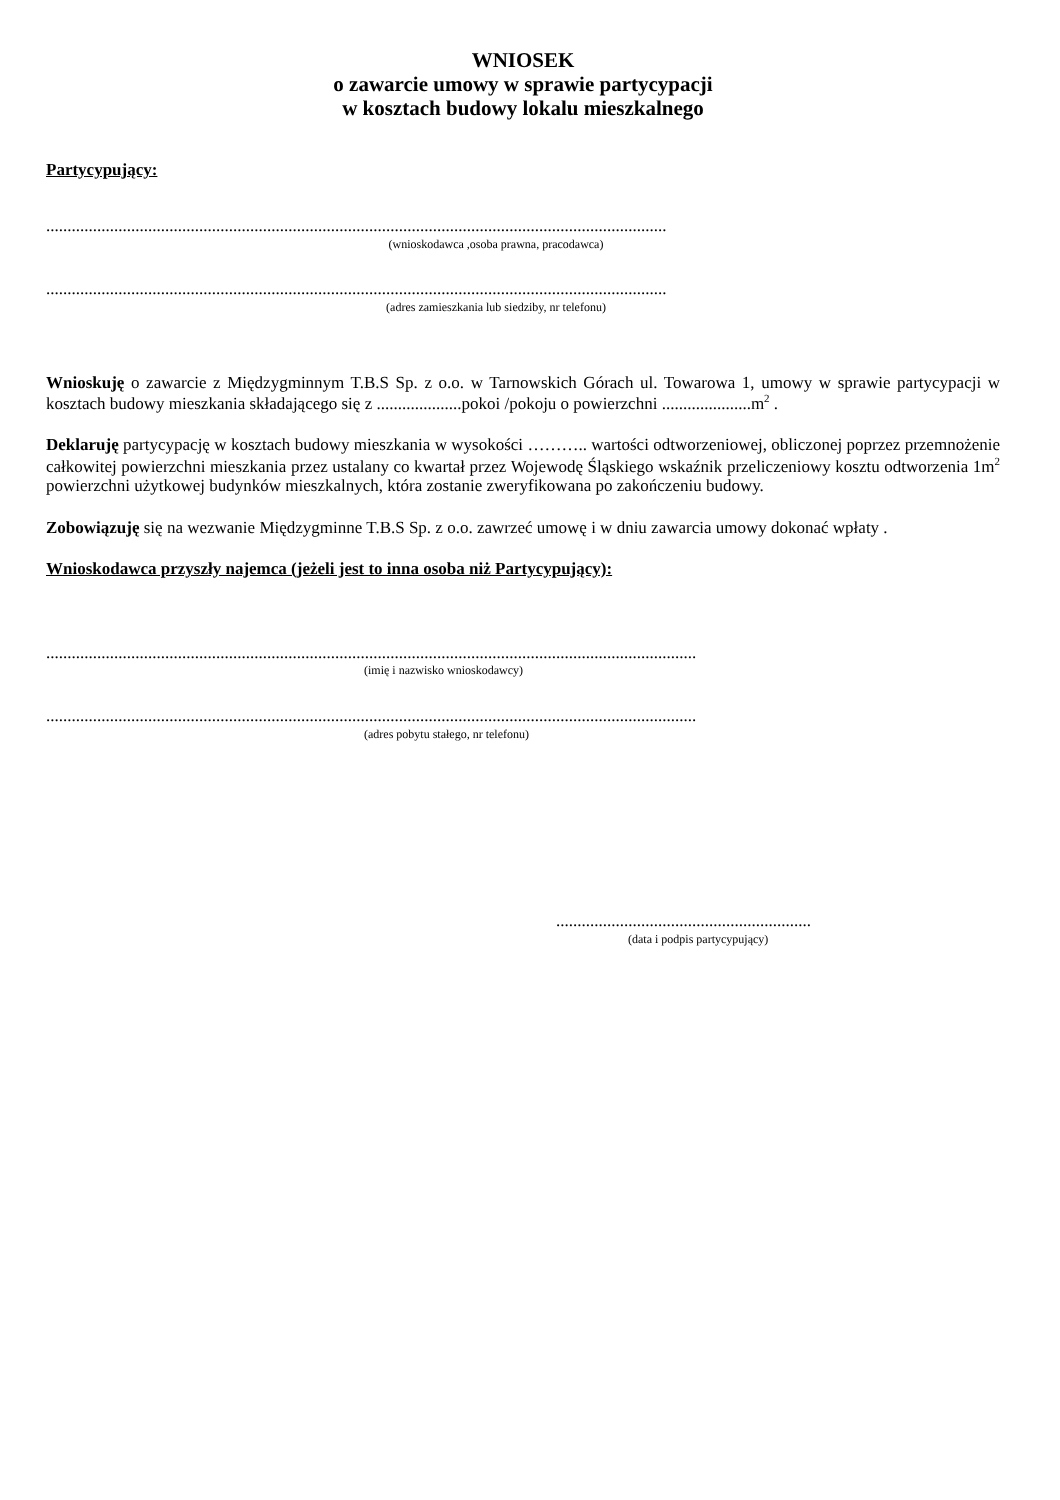WNIOSEK
o zawarcie umowy w sprawie partycypacji
w kosztach budowy lokalu mieszkalnego
Partycypujący:
..................................................................................................................................................
(wnioskodawca ,osoba prawna, pracodawca)
..................................................................................................................................................
(adres zamieszkania lub siedziby, nr telefonu)
Wnioskuję o zawarcie z Międzygminnym T.B.S Sp. z o.o. w Tarnowskich Górach ul. Towarowa 1, umowy w sprawie partycypacji w kosztach budowy mieszkania składającego się z ....................pokoi /pokoju o powierzchni .....................m<sup>2</sup> .
Deklaruję partycypację w kosztach budowy mieszkania w wysokości ……….. wartości odtworzeniowej, obliczonej poprzez przemnożenie całkowitej powierzchni mieszkania przez ustalany co kwartał przez Wojewodę Śląskiego wskaźnik przeliczeniowy kosztu odtworzenia 1m<sup>2</sup> powierzchni użytkowej budynków mieszkalnych, która zostanie zweryfikowana po zakończeniu budowy.
Zobowiązuję się na wezwanie Międzygminne T.B.S Sp. z o.o. zawrzeć umowę i w dniu zawarcia umowy dokonać wpłaty .
Wnioskodawca przyszły najemca (jeżeli jest to inna osoba niż Partycypujący):
.........................................................................................................................................................
(imię i nazwisko wnioskodawcy)
.........................................................................................................................................................
(adres pobytu stałego, nr telefonu)
............................................................
(data i podpis partycypujący)